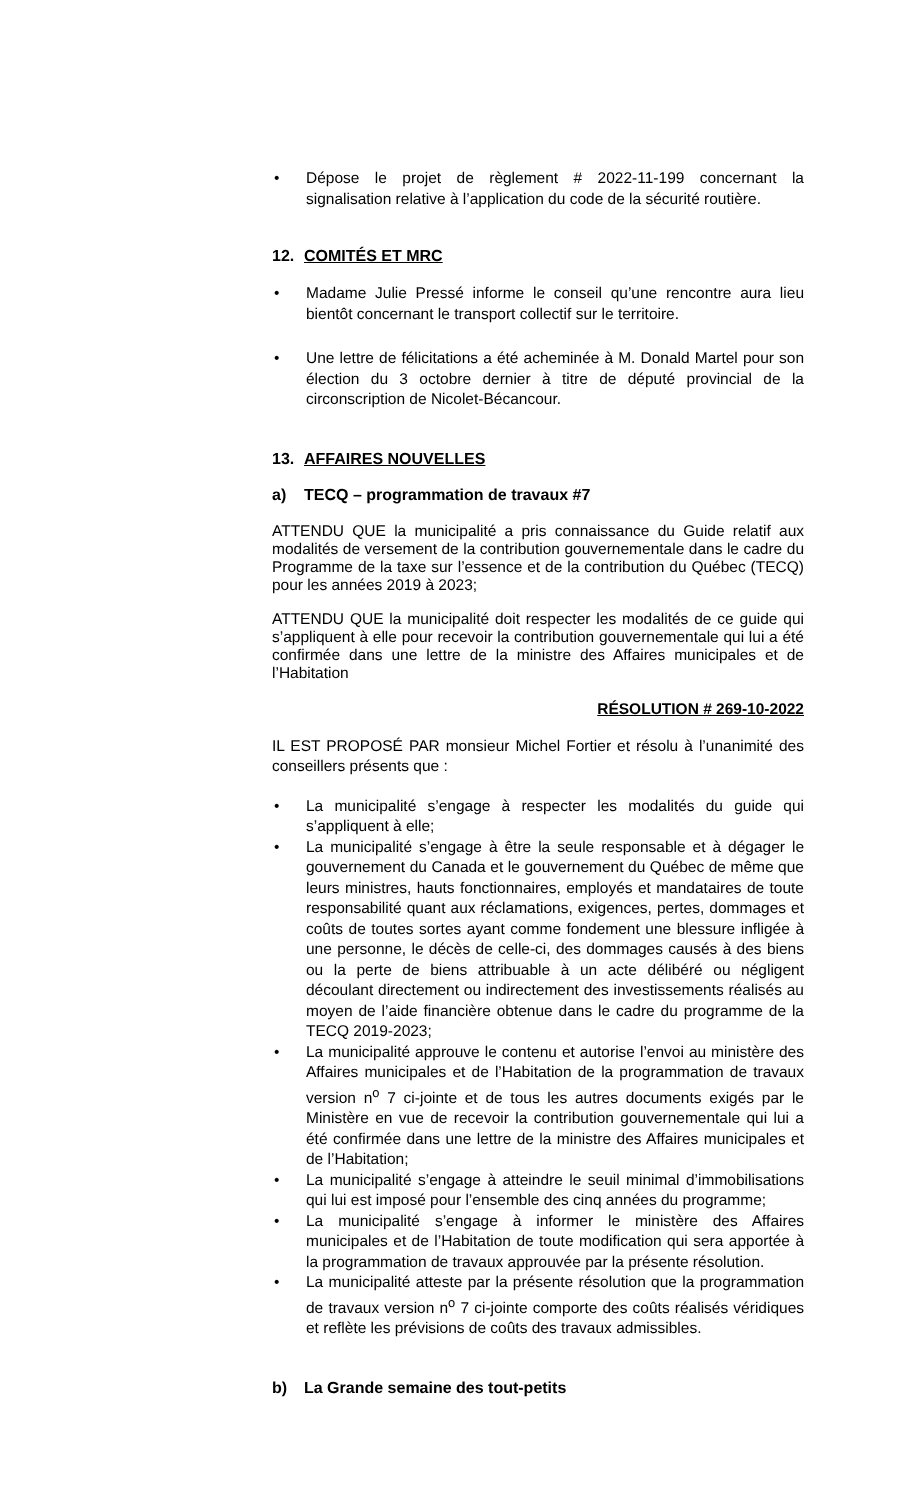• Dépose le projet de règlement # 2022-11-199 concernant la signalisation relative à l’application du code de la sécurité routière.
12. COMITÉS ET MRC
• Madame Julie Pressé informe le conseil qu’une rencontre aura lieu bientôt concernant le transport collectif sur le territoire.
• Une lettre de félicitations a été acheminée à M. Donald Martel pour son élection du 3 octobre dernier à titre de député provincial de la circonscription de Nicolet-Bécancour.
13. AFFAIRES NOUVELLES
a) TECQ – programmation de travaux #7
ATTENDU QUE la municipalité a pris connaissance du Guide relatif aux modalités de versement de la contribution gouvernementale dans le cadre du Programme de la taxe sur l’essence et de la contribution du Québec (TECQ) pour les années 2019 à 2023;
ATTENDU QUE la municipalité doit respecter les modalités de ce guide qui s’appliquent à elle pour recevoir la contribution gouvernementale qui lui a été confirmée dans une lettre de la ministre des Affaires municipales et de l’Habitation
RÉSOLUTION # 269-10-2022
IL EST PROPOSÉ PAR monsieur Michel Fortier et résolu à l’unanimité des conseillers présents que :
• La municipalité s’engage à respecter les modalités du guide qui s’appliquent à elle;
• La municipalité s’engage à être la seule responsable et à dégager le gouvernement du Canada et le gouvernement du Québec de même que leurs ministres, hauts fonctionnaires, employés et mandataires de toute responsabilité quant aux réclamations, exigences, pertes, dommages et coûts de toutes sortes ayant comme fondement une blessure infligée à une personne, le décès de celle-ci, des dommages causés à des biens ou la perte de biens attribuable à un acte délibéré ou négligent découlant directement ou indirectement des investissements réalisés au moyen de l’aide financière obtenue dans le cadre du programme de la TECQ 2019-2023;
• La municipalité approuve le contenu et autorise l’envoi au ministère des Affaires municipales et de l’Habitation de la programmation de travaux version n<sup>o</sup> 7 ci-jointe et de tous les autres documents exigés par le Ministère en vue de recevoir la contribution gouvernementale qui lui a été confirmée dans une lettre de la ministre des Affaires municipales et de l’Habitation;
• La municipalité s’engage à atteindre le seuil minimal d’immobilisations qui lui est imposé pour l’ensemble des cinq années du programme;
• La municipalité s’engage à informer le ministère des Affaires municipales et de l’Habitation de toute modification qui sera apportée à la programmation de travaux approuvée par la présente résolution.
• La municipalité atteste par la présente résolution que la programmation de travaux version n<sup>o</sup> 7 ci-jointe comporte des coûts réalisés véridiques et reflète les prévisions de coûts des travaux admissibles.
b) La Grande semaine des tout-petits